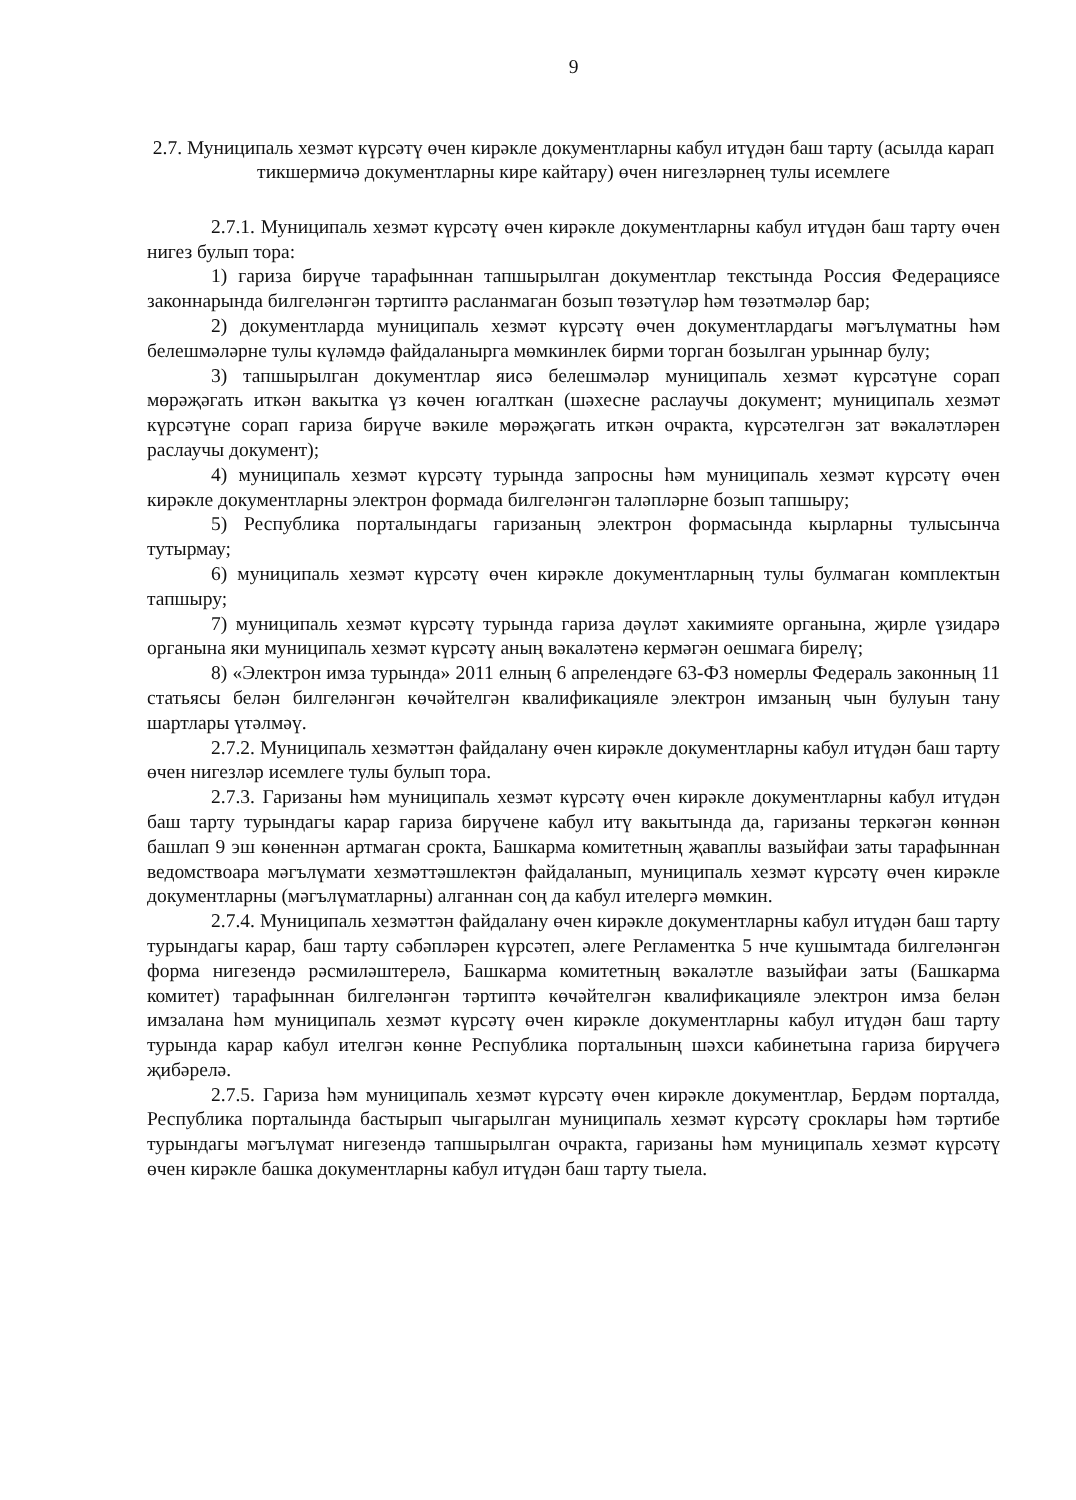9
2.7. Муниципаль хезмәт күрсәтү өчен кирәкле документларны кабул итүдән баш тарту (асылда карап тикшермичә документларны кире кайтару) өчен нигезләрнең тулы исемлеге
2.7.1. Муниципаль хезмәт күрсәтү өчен кирәкле документларны кабул итүдән баш тарту өчен нигез булып тора:
1) гариза бирүче тарафыннан тапшырылган документлар текстында Россия Федерациясе законнарында билгеләнгән тәртиптә расланмаган бозып төзәтүләр һәм төзәтмәләр бар;
2) документларда муниципаль хезмәт күрсәтү өчен документлардагы мәгълүматны һәм белешмәләрне тулы күләмдә файдаланырга мөмкинлек бирми торган бозылган урыннар булу;
3) тапшырылган документлар яисә белешмәләр муниципаль хезмәт күрсәтүне сорап мөрәҗәгать иткән вакытка үз көчен югалткан (шәхесне раслаучы документ; муниципаль хезмәт күрсәтүне сорап гариза бирүче вәкиле мөрәҗәгать иткән очракта, күрсәтелгән зат вәкаләтләрен раслаучы документ);
4) муниципаль хезмәт күрсәтү турында запросны һәм муниципаль хезмәт күрсәтү өчен кирәкле документларны электрон формада билгеләнгән таләпләрне бозып тапшыру;
5) Республика порталындагы гаризаның электрон формасында кырларны тулысынча тутырмау;
6) муниципаль хезмәт күрсәтү өчен кирәкле документларның тулы булмаган комплектын тапшыру;
7) муниципаль хезмәт күрсәтү турында гариза дәүләт хакимияте органына, җирле үзидарә органына яки муниципаль хезмәт күрсәтү аның вәкаләтенә кермәгән оешмага бирелү;
8) «Электрон имза турында» 2011 елның 6 апрелендәге 63-ФЗ номерлы Федераль законның 11 статьясы белән билгеләнгән көчәйтелгән квалификацияле электрон имзаның чын булуын тану шартлары үтәлмәү.
2.7.2. Муниципаль хезмәттән файдалану өчен кирәкле документларны кабул итүдән баш тарту өчен нигезләр исемлеге тулы булып тора.
2.7.3. Гаризаны һәм муниципаль хезмәт күрсәтү өчен кирәкле документларны кабул итүдән баш тарту турындагы карар гариза бирүчене кабул итү вакытында да, гаризаны теркәгән көннән башлап 9 эш көненнән артмаган срокта, Башкарма комитетның җаваплы вазыйфаи заты тарафыннан ведомствоара мәгълүмати хезмәттәшлектән файдаланып, муниципаль хезмәт күрсәтү өчен кирәкле документларны (мәгълүматларны) алганнан соң да кабул ителергә мөмкин.
2.7.4. Муниципаль хезмәттән файдалану өчен кирәкле документларны кабул итүдән баш тарту турындагы карар, баш тарту сәбәпләрен күрсәтеп, әлеге Регламентка 5 нче кушымтада билгеләнгән форма нигезендә рәсмиләштерелә, Башкарма комитетның вәкаләтле вазыйфаи заты (Башкарма комитет) тарафыннан билгеләнгән тәртиптә көчәйтелгән квалификацияле электрон имза белән имзалана һәм муниципаль хезмәт күрсәтү өчен кирәкле документларны кабул итүдән баш тарту турында карар кабул ителгән көнне Республика порталының шәхси кабинетына гариза бирүчегә җибәрелә.
2.7.5. Гариза һәм муниципаль хезмәт күрсәтү өчен кирәкле документлар, Бердәм порталда, Республика порталында бастырып чыгарылган муниципаль хезмәт күрсәтү сроклары һәм тәртибе турындагы мәгълүмат нигезендә тапшырылган очракта, гаризаны һәм муниципаль хезмәт күрсәтү өчен кирәкле башка документларны кабул итүдән баш тарту тыела.